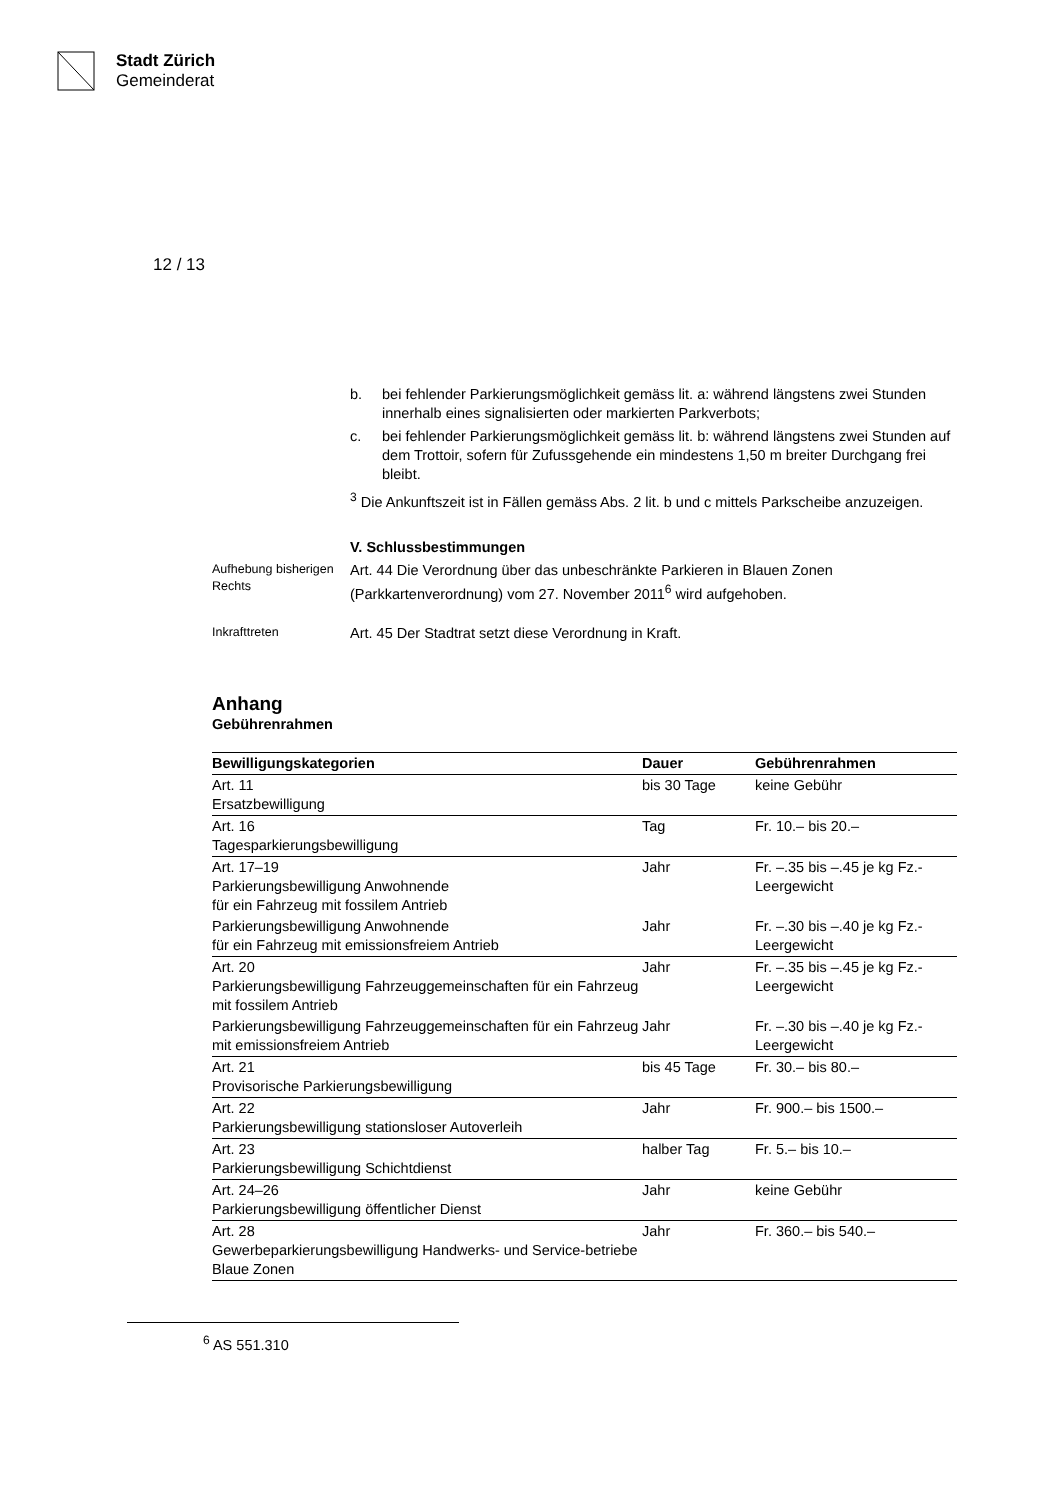Stadt Zürich
Gemeinderat
12 / 13
b. bei fehlender Parkierungsmöglichkeit gemäss lit. a: während längstens zwei Stunden innerhalb eines signalisierten oder markierten Parkverbots;
c. bei fehlender Parkierungsmöglichkeit gemäss lit. b: während längstens zwei Stunden auf dem Trottoir, sofern für Zufussgehende ein mindestens 1,50 m breiter Durchgang frei bleibt.
<sup>3</sup> Die Ankunftszeit ist in Fällen gemäss Abs. 2 lit. b und c mittels Parkscheibe anzuzeigen.
V. Schlussbestimmungen
Aufhebung bisherigen Rechts
Art. 44 Die Verordnung über das unbeschränkte Parkieren in Blauen Zonen (Parkkartenverordnung) vom 27. November 2011<sup>6</sup> wird aufgehoben.
Inkrafttreten
Art. 45 Der Stadtrat setzt diese Verordnung in Kraft.
Anhang
Gebührenrahmen
| Bewilligungskategorien | Dauer | Gebührenrahmen |
| --- | --- | --- |
| Art. 11 Ersatzbewilligung | bis 30 Tage | keine Gebühr |
| Art. 16 Tagesparkierungsbewilligung | Tag | Fr. 10.– bis 20.– |
| Art. 17–19 Parkierungsbewilligung Anwohnende für ein Fahrzeug mit fossilem Antrieb | Jahr | Fr. –.35 bis –.45 je kg Fz.-Leergewicht |
| Parkierungsbewilligung Anwohnende für ein Fahrzeug mit emissionsfreiem Antrieb | Jahr | Fr. –.30 bis –.40 je kg Fz.-Leergewicht |
| Art. 20 Parkierungsbewilligung Fahrzeuggemeinschaften für ein Fahrzeug mit fossilem Antrieb | Jahr | Fr. –.35 bis –.45 je kg Fz.-Leergewicht |
| Parkierungsbewilligung Fahrzeuggemeinschaften für ein Fahrzeug mit emissionsfreiem Antrieb | Jahr | Fr. –.30 bis –.40 je kg Fz.-Leergewicht |
| Art. 21 Provisorische Parkierungsbewilligung | bis 45 Tage | Fr. 30.– bis 80.– |
| Art. 22 Parkierungsbewilligung stationsloser Autoverleih | Jahr | Fr. 900.– bis 1500.– |
| Art. 23 Parkierungsbewilligung Schichtdienst | halber Tag | Fr. 5.– bis 10.– |
| Art. 24–26 Parkierungsbewilligung öffentlicher Dienst | Jahr | keine Gebühr |
| Art. 28 Gewerbeparkierungsbewilligung Handwerks- und Service-betriebe Blaue Zonen | Jahr | Fr. 360.– bis 540.– |
<sup>6</sup> AS 551.310